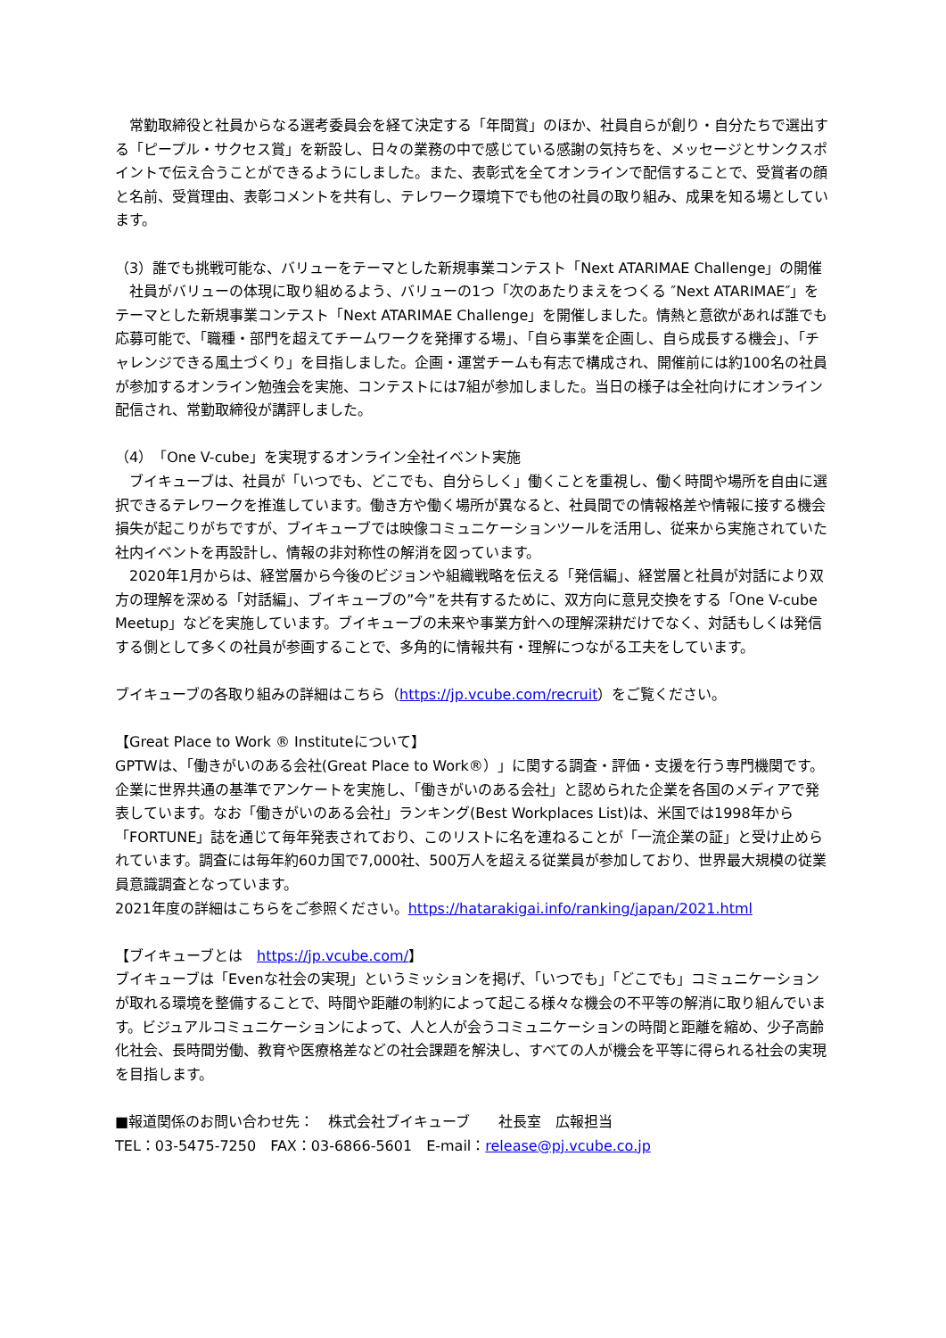常勤取締役と社員からなる選考委員会を経て決定する「年間賞」のほか、社員自らが創り・自分たちで選出する「ピープル・サクセス賞」を新設し、日々の業務の中で感じている感謝の気持ちを、メッセージとサンクスポイントで伝え合うことができるようにしました。また、表彰式を全てオンラインで配信することで、受賞者の顔と名前、受賞理由、表彰コメントを共有し、テレワーク環境下でも他の社員の取り組み、成果を知る場としています。
（3）誰でも挑戦可能な、バリューをテーマとした新規事業コンテスト「Next ATARIMAE Challenge」の開催
　社員がバリューの体現に取り組めるよう、バリューの1つ「次のあたりまえをつくる ″Next ATARIMAE″」をテーマとした新規事業コンテスト「Next ATARIMAE Challenge」を開催しました。情熱と意欲があれば誰でも応募可能で、「職種・部門を超えてチームワークを発揮する場」、「自ら事業を企画し、自ら成長する機会」、「チャレンジできる風土づくり」を目指しました。企画・運営チームも有志で構成され、開催前には約100名の社員が参加するオンライン勉強会を実施、コンテストには7組が参加しました。当日の様子は全社向けにオンライン配信され、常勤取締役が講評しました。
（4）「One V-cube」を実現するオンライン全社イベント実施
　ブイキューブは、社員が「いつでも、どこでも、自分らしく」働くことを重視し、働く時間や場所を自由に選択できるテレワークを推進しています。働き方や働く場所が異なると、社員間での情報格差や情報に接する機会損失が起こりがちですが、ブイキューブでは映像コミュニケーションツールを活用し、従来から実施されていた社内イベントを再設計し、情報の非対称性の解消を図っています。
　2020年1月からは、経営層から今後のビジョンや組織戦略を伝える「発信編」、経営層と社員が対話により双方の理解を深める「対話編」、ブイキューブの”今”を共有するために、双方向に意見交換をする「One V-cube Meetup」などを実施しています。ブイキューブの未来や事業方針への理解深耕だけでなく、対話もしくは発信する側として多くの社員が参画することで、多角的に情報共有・理解につながる工夫をしています。
ブイキューブの各取り組みの詳細はこちら（https://jp.vcube.com/recruit）をご覧ください。
【Great Place to Work ® Instituteについて】
GPTWは、「働きがいのある会社(Great Place to Work®）」に関する調査・評価・支援を行う専門機関です。企業に世界共通の基準でアンケートを実施し、「働きがいのある会社」と認められた企業を各国のメディアで発表しています。なお「働きがいのある会社」ランキング(Best Workplaces List)は、米国では1998年から「FORTUNE」誌を通じて毎年発表されており、このリストに名を連ねることが「一流企業の証」と受け止められています。調査には毎年約60カ国で7,000社、500万人を超える従業員が参加しており、世界最大規模の従業員意識調査となっています。
2021年度の詳細はこちらをご参照ください。https://hatarakigai.info/ranking/japan/2021.html
【ブイキューブとは　https://jp.vcube.com/】
ブイキューブは「Evenな社会の実現」というミッションを掲げ、「いつでも」「どこでも」コミュニケーションが取れる環境を整備することで、時間や距離の制約によって起こる様々な機会の不平等の解消に取り組んでいます。ビジュアルコミュニケーションによって、人と人が会うコミュニケーションの時間と距離を縮め、少子高齢化社会、長時間労働、教育や医療格差などの社会課題を解決し、すべての人が機会を平等に得られる社会の実現を目指します。
■報道関係のお問い合わせ先：　株式会社ブイキューブ　　社長室　広報担当
TEL：03-5475-7250　FAX：03-6866-5601　E-mail：release@pj.vcube.co.jp